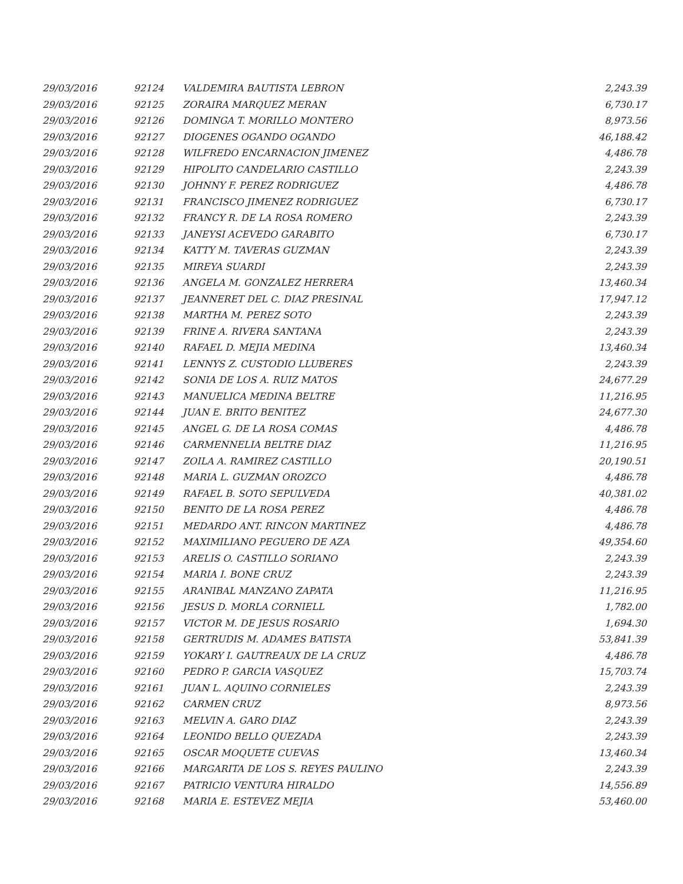| 29/03/2016 | 92124 | VALDEMIRA BAUTISTA LEBRON | 2,243.39 |
| 29/03/2016 | 92125 | ZORAIRA MARQUEZ MERAN | 6,730.17 |
| 29/03/2016 | 92126 | DOMINGA T. MORILLO MONTERO | 8,973.56 |
| 29/03/2016 | 92127 | DIOGENES OGANDO OGANDO | 46,188.42 |
| 29/03/2016 | 92128 | WILFREDO ENCARNACION JIMENEZ | 4,486.78 |
| 29/03/2016 | 92129 | HIPOLITO CANDELARIO CASTILLO | 2,243.39 |
| 29/03/2016 | 92130 | JOHNNY F. PEREZ RODRIGUEZ | 4,486.78 |
| 29/03/2016 | 92131 | FRANCISCO JIMENEZ RODRIGUEZ | 6,730.17 |
| 29/03/2016 | 92132 | FRANCY R. DE LA ROSA ROMERO | 2,243.39 |
| 29/03/2016 | 92133 | JANEYSI ACEVEDO GARABITO | 6,730.17 |
| 29/03/2016 | 92134 | KATTY M. TAVERAS GUZMAN | 2,243.39 |
| 29/03/2016 | 92135 | MIREYA SUARDI | 2,243.39 |
| 29/03/2016 | 92136 | ANGELA M. GONZALEZ HERRERA | 13,460.34 |
| 29/03/2016 | 92137 | JEANNERET DEL C. DIAZ PRESINAL | 17,947.12 |
| 29/03/2016 | 92138 | MARTHA M. PEREZ SOTO | 2,243.39 |
| 29/03/2016 | 92139 | FRINE A. RIVERA SANTANA | 2,243.39 |
| 29/03/2016 | 92140 | RAFAEL D. MEJIA MEDINA | 13,460.34 |
| 29/03/2016 | 92141 | LENNYS Z. CUSTODIO LLUBERES | 2,243.39 |
| 29/03/2016 | 92142 | SONIA DE LOS A. RUIZ MATOS | 24,677.29 |
| 29/03/2016 | 92143 | MANUELICA MEDINA BELTRE | 11,216.95 |
| 29/03/2016 | 92144 | JUAN E. BRITO BENITEZ | 24,677.30 |
| 29/03/2016 | 92145 | ANGEL G. DE LA ROSA COMAS | 4,486.78 |
| 29/03/2016 | 92146 | CARMENNELIA BELTRE DIAZ | 11,216.95 |
| 29/03/2016 | 92147 | ZOILA A. RAMIREZ CASTILLO | 20,190.51 |
| 29/03/2016 | 92148 | MARIA L. GUZMAN OROZCO | 4,486.78 |
| 29/03/2016 | 92149 | RAFAEL B. SOTO SEPULVEDA | 40,381.02 |
| 29/03/2016 | 92150 | BENITO DE LA ROSA PEREZ | 4,486.78 |
| 29/03/2016 | 92151 | MEDARDO ANT. RINCON MARTINEZ | 4,486.78 |
| 29/03/2016 | 92152 | MAXIMILIANO PEGUERO DE AZA | 49,354.60 |
| 29/03/2016 | 92153 | ARELIS O. CASTILLO SORIANO | 2,243.39 |
| 29/03/2016 | 92154 | MARIA I. BONE CRUZ | 2,243.39 |
| 29/03/2016 | 92155 | ARANIBAL MANZANO ZAPATA | 11,216.95 |
| 29/03/2016 | 92156 | JESUS D. MORLA CORNIELL | 1,782.00 |
| 29/03/2016 | 92157 | VICTOR M. DE JESUS ROSARIO | 1,694.30 |
| 29/03/2016 | 92158 | GERTRUDIS M. ADAMES BATISTA | 53,841.39 |
| 29/03/2016 | 92159 | YOKARY I. GAUTREAUX DE LA CRUZ | 4,486.78 |
| 29/03/2016 | 92160 | PEDRO P. GARCIA VASQUEZ | 15,703.74 |
| 29/03/2016 | 92161 | JUAN L. AQUINO CORNIELES | 2,243.39 |
| 29/03/2016 | 92162 | CARMEN CRUZ | 8,973.56 |
| 29/03/2016 | 92163 | MELVIN A. GARO DIAZ | 2,243.39 |
| 29/03/2016 | 92164 | LEONIDO BELLO QUEZADA | 2,243.39 |
| 29/03/2016 | 92165 | OSCAR MOQUETE CUEVAS | 13,460.34 |
| 29/03/2016 | 92166 | MARGARITA DE LOS S. REYES PAULINO | 2,243.39 |
| 29/03/2016 | 92167 | PATRICIO VENTURA HIRALDO | 14,556.89 |
| 29/03/2016 | 92168 | MARIA E. ESTEVEZ MEJIA | 53,460.00 |